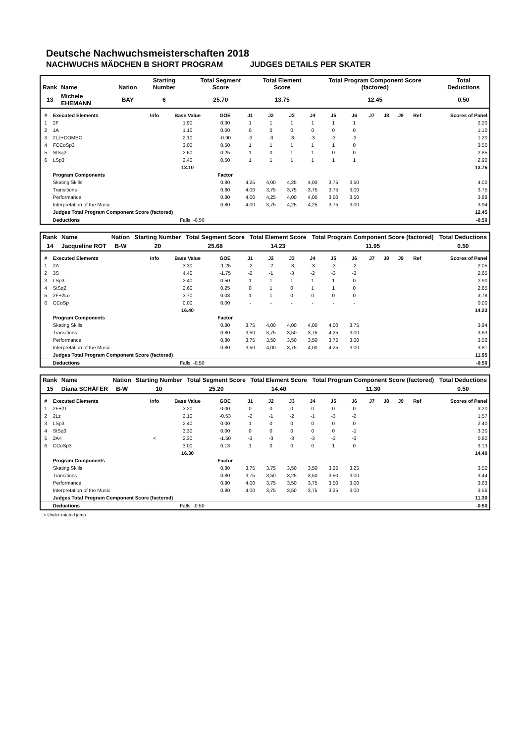Deutsche Nachwuchsmeisterschaften 2018
NACHWUCHS MÄDCHEN B SHORT PROGRAM JUDGES DETAILS PER SKATER
| Rank | Name | Nation | Starting Number | Total Segment Score | Total Element Score | Total Program Component Score (factored) | Total Deductions |
| --- | --- | --- | --- | --- | --- | --- | --- |
| 13 | Michele EHEMANN | BAY | 6 | 25.70 | 13.75 | 12.45 | 0.50 |
| # | Executed Elements | Info | Base Value | GOE | J1 | J2 | J3 | J4 | J5 | J6 | J7 | J8 | J9 | Ref | Scores of Panel |
| --- | --- | --- | --- | --- | --- | --- | --- | --- | --- | --- | --- | --- | --- | --- | --- |
| 1 | 2F | | 1.90 | 0.30 | 1 | 1 | 1 | 1 | 1 | 1 | | | | | 2.20 |
| 2 | 1A | | 1.10 | 0.00 | 0 | 0 | 0 | 0 | 0 | 0 | | | | | 1.10 |
| 3 | 2Lz+COMBO | | 2.10 | -0.90 | -3 | -3 | -3 | -3 | -3 | -3 | | | | | 1.20 |
| 4 | FCCoSp3 | | 3.00 | 0.50 | 1 | 1 | 1 | 1 | 1 | 0 | | | | | 3.50 |
| 5 | StSq2 | | 2.60 | 0.25 | 1 | 0 | 1 | 1 | 0 | 0 | | | | | 2.85 |
| 6 | LSp3 | | 2.40 | 0.50 | 1 | 1 | 1 | 1 | 1 | 1 | | | | | 2.90 |
| | | | 13.10 | | | | | | | | | | | | 13.75 |
| | Program Components | | | Factor | | | | | | | | | | | |
| | Skating Skills | | | 0.80 | 4,25 | 4,00 | 4,25 | 4,00 | 3,75 | 3,50 | | | | | 4.00 |
| | Transitions | | | 0.80 | 4,00 | 3,75 | 3,75 | 3,75 | 3,75 | 3,00 | | | | | 3.75 |
| | Performance | | | 0.80 | 4,00 | 4,25 | 4,00 | 4,00 | 3,50 | 3,50 | | | | | 3.88 |
| | Interpretation of the Music | | | 0.80 | 4,00 | 3,75 | 4,25 | 4,25 | 3,75 | 3,00 | | | | | 3.94 |
| | Judges Total Program Component Score (factored) | | | | | | | | | | | | | | 12.45 |
| | Deductions | Falls: -0.50 | | | | | | | | | | | | | -0.50 |
| Rank | Name | Nation | Starting Number | Total Segment Score | Total Element Score | Total Program Component Score (factored) | Total Deductions |
| --- | --- | --- | --- | --- | --- | --- | --- |
| 14 | Jacqueline ROT | B-W | 20 | 25.68 | 14.23 | 11.95 | 0.50 |
| # | Executed Elements | Info | Base Value | GOE | J1 | J2 | J3 | J4 | J5 | J6 | J7 | J8 | J9 | Ref | Scores of Panel |
| --- | --- | --- | --- | --- | --- | --- | --- | --- | --- | --- | --- | --- | --- | --- | --- |
| 1 | 2A | | 3.30 | -1.25 | -2 | -2 | -3 | -3 | -3 | -2 | | | | | 2.05 |
| 2 | 3S | | 4.40 | -1.75 | -2 | -1 | -3 | -2 | -3 | -3 | | | | | 2.65 |
| 3 | LSp3 | | 2.40 | 0.50 | 1 | 1 | 1 | 1 | 1 | 0 | | | | | 2.90 |
| 4 | StSq2 | | 2.60 | 0.25 | 0 | 1 | 0 | 1 | 1 | 0 | | | | | 2.85 |
| 5 | 2F+2Lo | | 3.70 | 0.08 | 1 | 1 | 0 | 0 | 0 | 0 | | | | | 3.78 |
| 6 | CCoSp | | 0.00 | 0.00 | - | - | - | - | - | - | | | | | 0.00 |
| | | | 16.40 | | | | | | | | | | | | 14.23 |
| | Program Components | | | Factor | | | | | | | | | | | |
| | Skating Skills | | | 0.80 | 3,75 | 4,00 | 4,00 | 4,00 | 4,00 | 3,75 | | | | | 3.94 |
| | Transitions | | | 0.80 | 3,50 | 3,75 | 3,50 | 3,75 | 4,25 | 3,00 | | | | | 3.63 |
| | Performance | | | 0.80 | 3,75 | 3,50 | 3,50 | 3,50 | 3,75 | 3,00 | | | | | 3.56 |
| | Interpretation of the Music | | | 0.80 | 3,50 | 4,00 | 3,75 | 4,00 | 4,25 | 3,00 | | | | | 3.81 |
| | Judges Total Program Component Score (factored) | | | | | | | | | | | | | | 11.95 |
| | Deductions | Falls: -0.50 | | | | | | | | | | | | | -0.50 |
| Rank | Name | Nation | Starting Number | Total Segment Score | Total Element Score | Total Program Component Score (factored) | Total Deductions |
| --- | --- | --- | --- | --- | --- | --- | --- |
| 15 | Diana SCHÄFER | B-W | 10 | 25.20 | 14.40 | 11.30 | 0.50 |
| # | Executed Elements | Info | Base Value | GOE | J1 | J2 | J3 | J4 | J5 | J6 | J7 | J8 | J9 | Ref | Scores of Panel |
| --- | --- | --- | --- | --- | --- | --- | --- | --- | --- | --- | --- | --- | --- | --- | --- |
| 1 | 2F+2T | | 3.20 | 0.00 | 0 | 0 | 0 | 0 | 0 | 0 | | | | | 3.20 |
| 2 | 2Lz | | 2.10 | -0.53 | -2 | -1 | -2 | -1 | -3 | -2 | | | | | 1.57 |
| 3 | LSp3 | | 2.40 | 0.00 | 1 | 0 | 0 | 0 | 0 | 0 | | | | | 2.40 |
| 4 | StSq3 | | 3.30 | 0.00 | 0 | 0 | 0 | 0 | 0 | -1 | | | | | 3.30 |
| 5 | 2A< | < | 2.30 | -1.50 | -3 | -3 | -3 | -3 | -3 | -3 | | | | | 0.80 |
| 6 | CCoSp3 | | 3.00 | 0.13 | 1 | 0 | 0 | 0 | 1 | 0 | | | | | 3.13 |
| | | | 16.30 | | | | | | | | | | | | 14.40 |
| | Program Components | | | Factor | | | | | | | | | | | |
| | Skating Skills | | | 0.80 | 3,75 | 3,75 | 3,50 | 3,50 | 3,25 | 3,25 | | | | | 3.50 |
| | Transitions | | | 0.80 | 3,75 | 3,50 | 3,25 | 3,50 | 3,50 | 3,00 | | | | | 3.44 |
| | Performance | | | 0.80 | 4,00 | 3,75 | 3,50 | 3,75 | 3,50 | 3,00 | | | | | 3.63 |
| | Interpretation of the Music | | | 0.80 | 4,00 | 3,75 | 3,50 | 3,75 | 3,25 | 3,00 | | | | | 3.56 |
| | Judges Total Program Component Score (factored) | | | | | | | | | | | | | | 11.30 |
| | Deductions | Falls: -0.50 | | | | | | | | | | | | | -0.50 |
< Under-rotated jump